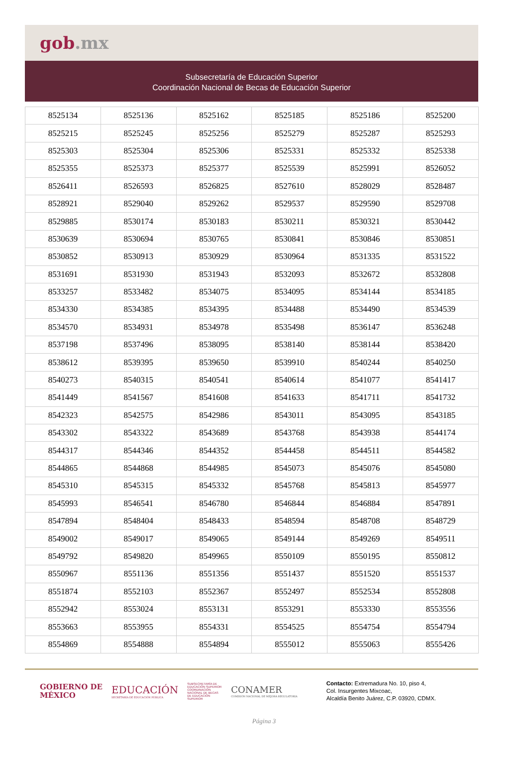gob.mx
Subsecretaría de Educación Superior
Coordinación Nacional de Becas de Educación Superior
| 8525134 | 8525136 | 8525162 | 8525185 | 8525186 | 8525200 |
| 8525215 | 8525245 | 8525256 | 8525279 | 8525287 | 8525293 |
| 8525303 | 8525304 | 8525306 | 8525331 | 8525332 | 8525338 |
| 8525355 | 8525373 | 8525377 | 8525539 | 8525991 | 8526052 |
| 8526411 | 8526593 | 8526825 | 8527610 | 8528029 | 8528487 |
| 8528921 | 8529040 | 8529262 | 8529537 | 8529590 | 8529708 |
| 8529885 | 8530174 | 8530183 | 8530211 | 8530321 | 8530442 |
| 8530639 | 8530694 | 8530765 | 8530841 | 8530846 | 8530851 |
| 8530852 | 8530913 | 8530929 | 8530964 | 8531335 | 8531522 |
| 8531691 | 8531930 | 8531943 | 8532093 | 8532672 | 8532808 |
| 8533257 | 8533482 | 8534075 | 8534095 | 8534144 | 8534185 |
| 8534330 | 8534385 | 8534395 | 8534488 | 8534490 | 8534539 |
| 8534570 | 8534931 | 8534978 | 8535498 | 8536147 | 8536248 |
| 8537198 | 8537496 | 8538095 | 8538140 | 8538144 | 8538420 |
| 8538612 | 8539395 | 8539650 | 8539910 | 8540244 | 8540250 |
| 8540273 | 8540315 | 8540541 | 8540614 | 8541077 | 8541417 |
| 8541449 | 8541567 | 8541608 | 8541633 | 8541711 | 8541732 |
| 8542323 | 8542575 | 8542986 | 8543011 | 8543095 | 8543185 |
| 8543302 | 8543322 | 8543689 | 8543768 | 8543938 | 8544174 |
| 8544317 | 8544346 | 8544352 | 8544458 | 8544511 | 8544582 |
| 8544865 | 8544868 | 8544985 | 8545073 | 8545076 | 8545080 |
| 8545310 | 8545315 | 8545332 | 8545768 | 8545813 | 8545977 |
| 8545993 | 8546541 | 8546780 | 8546844 | 8546884 | 8547891 |
| 8547894 | 8548404 | 8548433 | 8548594 | 8548708 | 8548729 |
| 8549002 | 8549017 | 8549065 | 8549144 | 8549269 | 8549511 |
| 8549792 | 8549820 | 8549965 | 8550109 | 8550195 | 8550812 |
| 8550967 | 8551136 | 8551356 | 8551437 | 8551520 | 8551537 |
| 8551874 | 8552103 | 8552367 | 8552497 | 8552534 | 8552808 |
| 8552942 | 8553024 | 8553131 | 8553291 | 8553330 | 8553556 |
| 8553663 | 8553955 | 8554331 | 8554525 | 8554754 | 8554794 |
| 8554869 | 8554888 | 8554894 | 8555012 | 8555063 | 8555426 |
GOBIERNO DE
MÉXICO
EDUCACIÓN
SECRETARÍA DE EDUCACIÓN PÚBLICA
SUBSECRETARÍA DE EDUCACIÓN SUPERIOR
COORDINACIÓN NACIONAL DE BECAS DE EDUCACIÓN SUPERIOR
CONAMER
COMISIÓN NACIONAL DE MEJORA REGULATORIA
Contacto: Extremadura No. 10, piso 4,
Col. Insurgentes Mixcoac,
Alcaldía Benito Juárez, C.P. 03920, CDMX.
Página 3